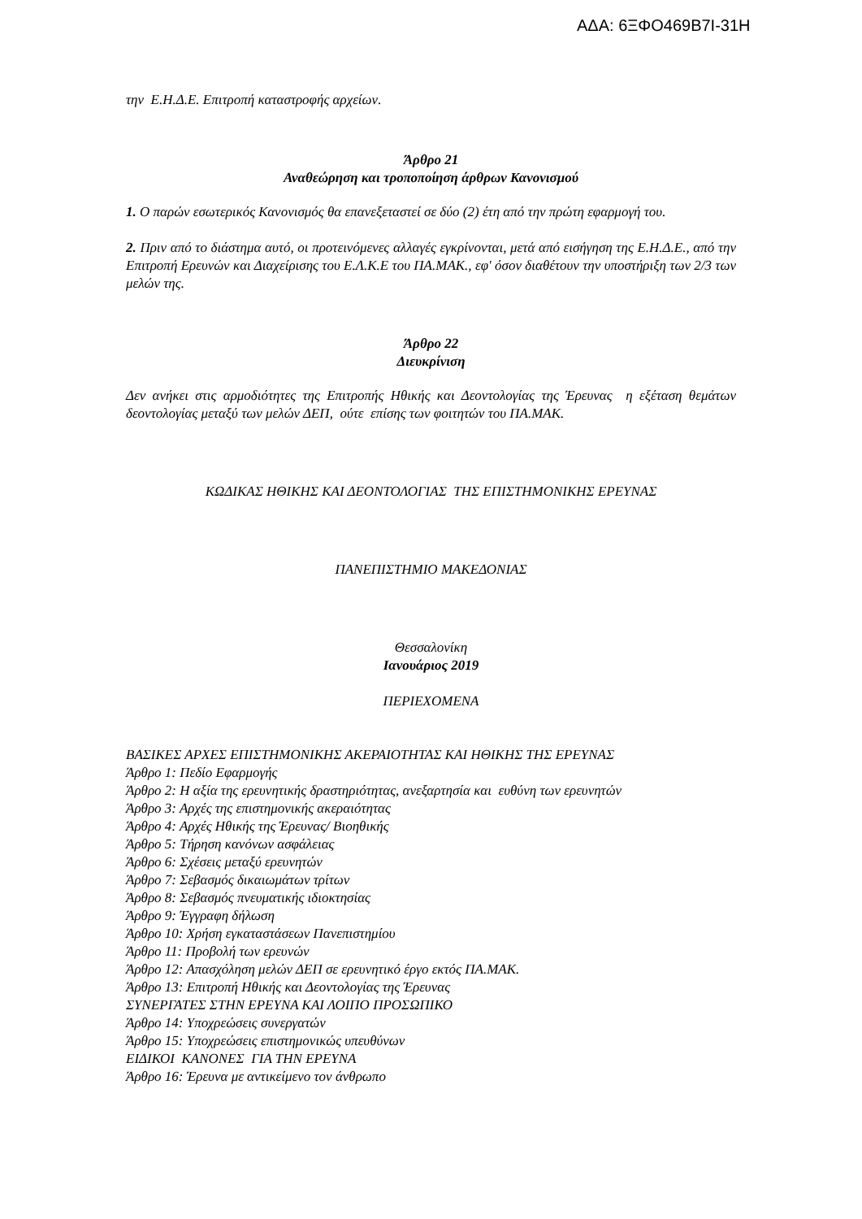ΑΔΑ: 6ΞΦΟ469Β7Ι-31Η
την Ε.Η.Δ.Ε. Επιτροπή καταστροφής αρχείων.
Άρθρο 21
Αναθεώρηση και τροποποίηση άρθρων Κανονισμού
1. Ο παρών εσωτερικός Κανονισμός θα επανεξεταστεί σε δύο (2) έτη από την πρώτη εφαρμογή του.
2. Πριν από το διάστημα αυτό, οι προτεινόμενες αλλαγές εγκρίνονται, μετά από εισήγηση της Ε.Η.Δ.Ε., από την Επιτροπή Ερευνών και Διαχείρισης του Ε.Λ.Κ.Ε του ΠΑ.ΜΑΚ., εφ' όσον διαθέτουν την υποστήριξη των 2/3 των μελών της.
Άρθρο 22
Διευκρίνιση
Δεν ανήκει στις αρμοδιότητες της Επιτροπής Ηθικής και Δεοντολογίας της Έρευνας η εξέταση θεμάτων δεοντολογίας μεταξύ των μελών ΔΕΠ, ούτε επίσης των φοιτητών του ΠΑ.ΜΑΚ.
ΚΩΔΙΚΑΣ ΗΘΙΚΗΣ ΚΑΙ ΔΕΟΝΤΟΛΟΓΙΑΣ ΤΗΣ ΕΠΙΣΤΗΜΟΝΙΚΗΣ ΕΡΕΥΝΑΣ
ΠΑΝΕΠΙΣΤΗΜΙΟ ΜΑΚΕΔΟΝΙΑΣ
Θεσσαλονίκη
Ιανουάριος 2019
ΠΕΡΙΕΧΟΜΕΝΑ
ΒΑΣΙΚΕΣ ΑΡΧΕΣ ΕΠΙΣΤΗΜΟΝΙΚΗΣ ΑΚΕΡΑΙΟΤΗΤΑΣ ΚΑΙ ΗΘΙΚΗΣ ΤΗΣ ΕΡΕΥΝΑΣ
Άρθρο 1: Πεδίο Εφαρμογής
Άρθρο 2: Η αξία της ερευνητικής δραστηριότητας, ανεξαρτησία και ευθύνη των ερευνητών
Άρθρο 3: Αρχές της επιστημονικής ακεραιότητας
Άρθρο 4: Αρχές Ηθικής της Έρευνας/ Βιοηθικής
Άρθρο 5: Τήρηση κανόνων ασφάλειας
Άρθρο 6: Σχέσεις μεταξύ ερευνητών
Άρθρο 7: Σεβασμός δικαιωμάτων τρίτων
Άρθρο 8: Σεβασμός πνευματικής ιδιοκτησίας
Άρθρο 9: Έγγραφη δήλωση
Άρθρο 10: Χρήση εγκαταστάσεων Πανεπιστημίου
Άρθρο 11: Προβολή των ερευνών
Άρθρο 12: Απασχόληση μελών ΔΕΠ σε ερευνητικό έργο εκτός ΠΑ.ΜΑΚ.
Άρθρο 13: Επιτροπή Ηθικής και Δεοντολογίας της Έρευνας
ΣΥΝΕΡΓΑΤΕΣ ΣΤΗΝ ΕΡΕΥΝΑ ΚΑΙ ΛΟΙΠΟ ΠΡΟΣΩΠΙΚΟ
Άρθρο 14: Υποχρεώσεις συνεργατών
Άρθρο 15: Υποχρεώσεις επιστημονικώς υπευθύνων
ΕΙΔΙΚΟΙ ΚΑΝΟΝΕΣ ΓΙΑ ΤΗΝ ΕΡΕΥΝΑ
Άρθρο 16: Έρευνα με αντικείμενο τον άνθρωπο